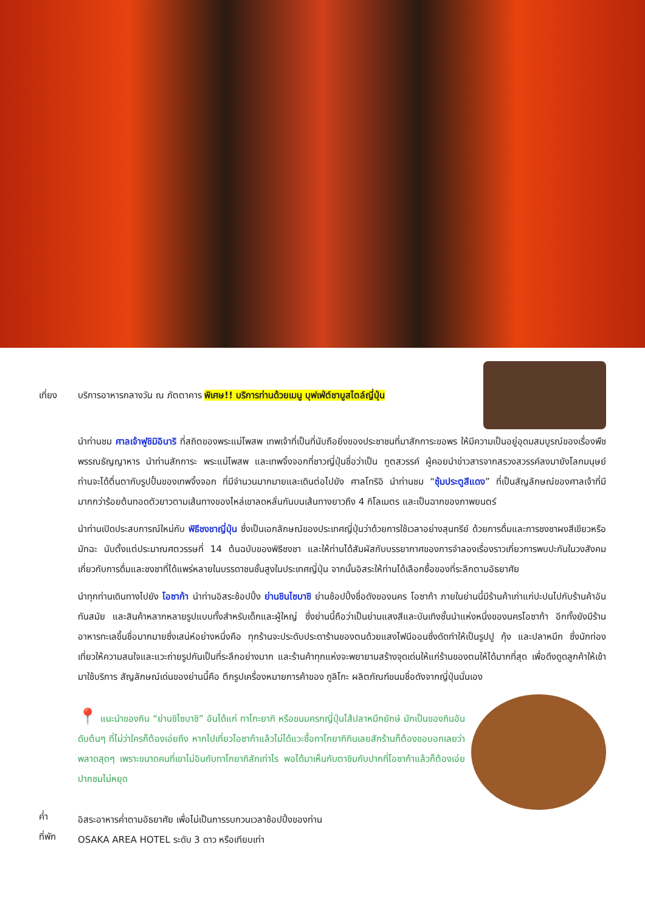เที่ยง
บริการอาหารกลางวัน ณ ภัตตาคาร พิเศษ!! บริการท่านด้วยเมนู บุฟเฟ่ต์ชาบูสไตล์ญี่ปุ่น
นำท่านชม ศาลเจ้าฟูชิมิอินาริ ที่สถิตของพระแม่โพสพ เทพเจ้าที่เป็นที่นับถือยิ่งของประชาชนที่มาสักการะขอพร ให้มีความเป็นอยู่อุดมสมบูรณ์ของเรื่องพืชพรรณธัญญาหาร นำท่านสักการะ พระแม่โพสพ และเทพจิ้งจอกที่ชาวญี่ปุ่นชื่อว่าเป็น ทูตสวรรค์ ผู้คอยนำข่าวสารจากสรวงสวรรค์ลงมายังโลกมนุษย์ ท่านจะได้ตื่นตากับรูปปั้นของเทพจิ้งจอก ที่มีจำนวนมากมายและเดินต่อไปยัง ศาลโทริอิ นำท่านชม “ซุ้มประตูสีแดง” ที่เป็นสัญลักษณ์ของศาลเจ้าที่มีมากกว่าร้อยต้นทอดตัวยาวตามเส้นทางของไหล่เขาลดหลั่นกันบนเส้นทางยาวถึง 4 กิโลเมตร และเป็นฉากของภาพยนตร์
นำท่านเปิดประสบการณ์ใหม่กับ พิธีชงชาญี่ปุ่น ซึ่งเป็นเอกลักษณ์ของประเทศญี่ปุ่นว่าด้วยการใช้เวลาอย่างสุนทรีย์ ด้วยการดื่มและการชงชาผงสีเขียวหรือมัทฉะ นับตั้งแต่ประมาณศตวรรษที่ 14 ต้นฉบับของพิธีชงชา และให้ท่านได้สัมผัสกับบรรยากาศของการจำลองเรื่องราวเกี่ยวการพบปะกันในวงสังคมเกี่ยวกับการดื่มและชงชาที่ได้แพร่หลายในบรรดาชนชั้นสูงในประเทศญี่ปุ่น จากนั้นอิสระให้ท่านได้เลือกซื้อของที่ระลึกตามอัธยาศัย
นำทุกท่านเดินทางไปยัง โอซาก้า นำท่านอิสระช้อปปิ้ง ย่านชินไซบาชิ ย่านช้อปปิ้งชื่อดังของนคร โอซาก้า ภายในย่านนี้มีร้านค้าเก่าแก่ปะปนไปกับร้านค้าอันทันสมัย และสินค้าหลากหลายรูปแบบทั้งสำหรับเด็กและผู้ใหญ่ ซึ่งย่านนี้ถือว่าเป็นย่านแสงสีและบันเทิงชั้นนำแห่งหนึ่งของนครโอซาก้า อีกทั้งยังมีร้านอาหารทะเลขึ้นชื่อมากมายซึ่งเสน่ห์อย่างหนึ่งคือ ทุกร้านจะประดับประดาร้านของตนด้วยแสงไฟนีออนซึ่งดัดทำให้เป็นรูปปู กุ้ง และปลาหมึก ซึ่งนักท่องเที่ยวให้ความสนใจและแวะถ่ายรูปกันเป็นที่ระลึกอย่างมาก และร้านค้าทุกแห่งจะพยายามสร้างจุดเด่นให้แก่ร้านของตนให้ได้มากที่สุด เพื่อดึงดูดลูกค้าให้เข้ามาใช้บริการ สัญลักษณ์เด่นของย่านนี้คือ ตึกรูปเครื่องหมายการค้าของ กูลิโกะ ผลิตภัณฑ์ขนมชื่อดังจากญี่ปุ่นนั่นเอง
📍 แนะนำของกิน “ย่านชิไซบาชิ” อันได้แก่ ทาโกะยากิ หรือขนมครกญี่ปุ่นไส้ปลาหมึกยักษ์ มักเป็นของกินอันดับต้นๆ ที่ไม่ว่าใครก็ต้องเอ่ยถึง หากไปเที่ยวโอซาก้าแล้วไม่ได้แวะซื้อทาโกยากิกินเลยสักร้านก็ต้องขอบอกเลยว่าพลาดสุดๆ เพราะขนาดคนที่เขาไม่อินกับทาโกยากิสักเท่าไร พอได้มาเห็นกับตาชิมกับปากที่โอซาก้าแล้วก็ต้องเอ่ยปากชมไม่หยุด
ค่ำ
อิสระอาหารค่ำตามอัธยาศัย เพื่อไม่เป็นการรบกวนเวลาช้อปปิ้งของท่าน
ที่พัก
OSAKA AREA HOTEL ระดับ 3 ดาว หรือเทียบเท่า